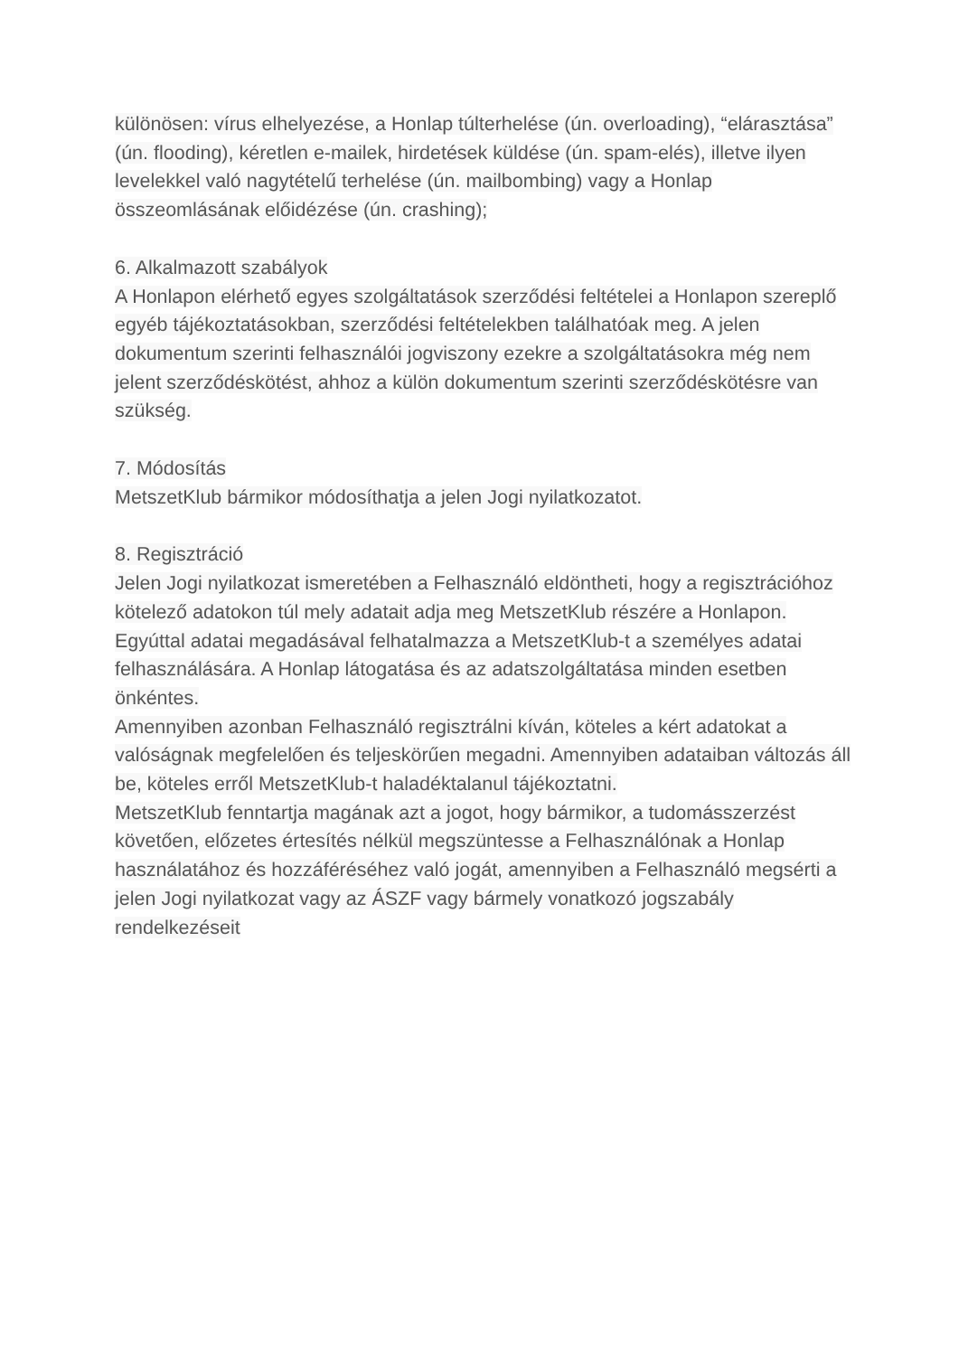különösen: vírus elhelyezése, a Honlap túlterhelése (ún. overloading), “elárasztása” (ún. flooding), kéretlen e-mailek, hirdetések küldése (ún. spam-elés), illetve ilyen levelekkel való nagytételű terhelése (ún. mailbombing) vagy a Honlap összeomlásának előidézése (ún. crashing);
6. Alkalmazott szabályok
A Honlapon elérhető egyes szolgáltatások szerződési feltételei a Honlapon szereplő egyéb tájékoztatásokban, szerződési feltételekben találhatóak meg. A jelen dokumentum szerinti felhasználói jogviszony ezekre a szolgáltatásokra még nem jelent szerződéskötést, ahhoz a külön dokumentum szerinti szerződéskötésre van szükség.
7. Módosítás
MetszetKlub bármikor módosíthatja a jelen Jogi nyilatkozatot.
8. Regisztráció
Jelen Jogi nyilatkozat ismeretében a Felhasználó eldöntheti, hogy a regisztrációhoz kötelező adatokon túl mely adatait adja meg MetszetKlub részére a Honlapon. Egyúttal adatai megadásával felhatalmazza a MetszetKlub-t a személyes adatai felhasználására. A Honlap látogatása és az adatszolgáltatása minden esetben önkéntes.
Amennyiben azonban Felhasználó regisztrálni kíván, köteles a kért adatokat a valóságnak megfelelően és teljeskörűen megadni. Amennyiben adataiban változás áll be, köteles erről MetszetKlub-t haladéktalanul tájékoztatni.
MetszetKlub fenntartja magának azt a jogot, hogy bármikor, a tudomásszerzést követően, előzetes értesítés nélkül megszüntesse a Felhasználónak a Honlap használatához és hozzáféréséhez való jogát, amennyiben a Felhasználó megsérti a jelen Jogi nyilatkozat vagy az ÁSZF vagy bármely vonatkozó jogszabály rendelkezéseit